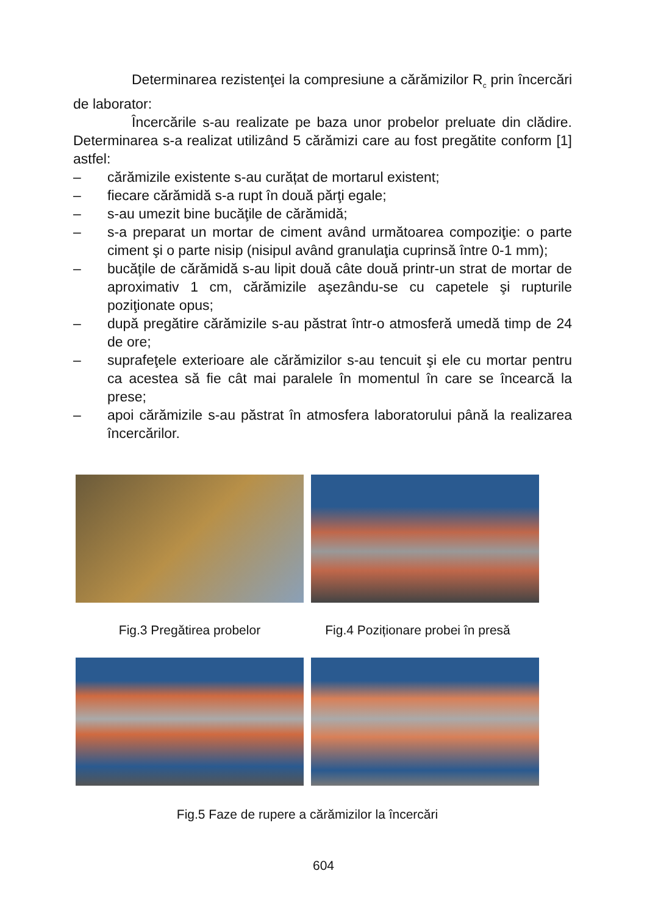Determinarea rezistenţei la compresiune a cărămizilor R<sub>c</sub> prin încercări de laborator:
Încercările s-au realizate pe baza unor probelor preluate din clădire. Determinarea s-a realizat utilizând 5 cărămizi care au fost pregătite conform [1] astfel:
– cărămizile existente s-au curățat de mortarul existent;
– fiecare cărămidă s-a rupt în două părţi egale;
– s-au umezit bine bucăţile de cărămidă;
– s-a preparat un mortar de ciment având următoarea compoziţie: o parte ciment şi o parte nisip (nisipul având granulaţia cuprinsă între 0-1 mm);
– bucăţile de cărămidă s-au lipit două câte două printr-un strat de mortar de aproximativ 1 cm, cărămizile aşezându-se cu capetele şi rupturile poziţionate opus;
– după pregătire cărămizile s-au păstrat într-o atmosferă umedă timp de 24 de ore;
– suprafeţele exterioare ale cărămizilor s-au tencuit şi ele cu mortar pentru ca acestea să fie cât mai paralele în momentul în care se încearcă la prese;
– apoi cărămizile s-au păstrat în atmosfera laboratorului până la realizarea încercărilor.
Fig.3 Pregătirea probelor Fig.4 Poziționare probei în presă
Fig.5 Faze de rupere a cărămizilor la încercări
604